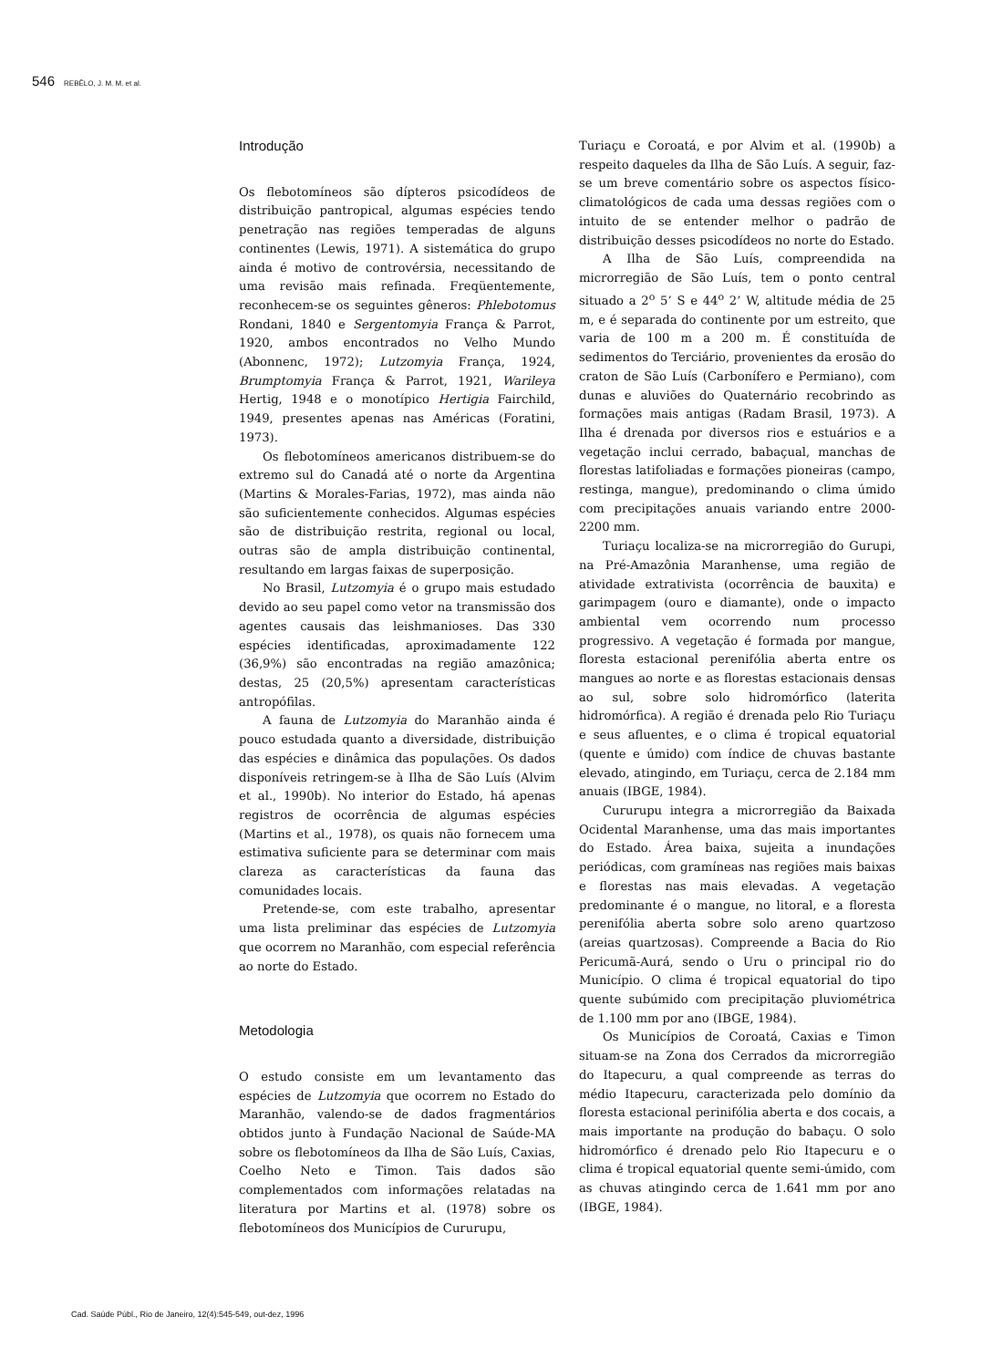546 REBÊLO, J. M. M. et al.
Introdução
Os flebotomíneos são dípteros psicodídeos de distribuição pantropical, algumas espécies tendo penetração nas regiões temperadas de alguns continentes (Lewis, 1971). A sistemática do grupo ainda é motivo de controvérsia, necessitando de uma revisão mais refinada. Freqüentemente, reconhecem-se os seguintes gêneros: Phlebotomus Rondani, 1840 e Sergentomyia França & Parrot, 1920, ambos encontrados no Velho Mundo (Abonnenc, 1972); Lutzomyia França, 1924, Brumptomyia França & Parrot, 1921, Warileya Hertig, 1948 e o monotípico Hertigia Fairchild, 1949, presentes apenas nas Américas (Foratini, 1973).
Os flebotomíneos americanos distribuem-se do extremo sul do Canadá até o norte da Argentina (Martins & Morales-Farias, 1972), mas ainda não são suficientemente conhecidos. Algumas espécies são de distribuição restrita, regional ou local, outras são de ampla distribuição continental, resultando em largas faixas de superposição.
No Brasil, Lutzomyia é o grupo mais estudado devido ao seu papel como vetor na transmissão dos agentes causais das leishmanioses. Das 330 espécies identificadas, aproximadamente 122 (36,9%) são encontradas na região amazônica; destas, 25 (20,5%) apresentam características antropófilas.
A fauna de Lutzomyia do Maranhão ainda é pouco estudada quanto a diversidade, distribuição das espécies e dinâmica das populações. Os dados disponíveis retringem-se à Ilha de São Luís (Alvim et al., 1990b). No interior do Estado, há apenas registros de ocorrência de algumas espécies (Martins et al., 1978), os quais não fornecem uma estimativa suficiente para se determinar com mais clareza as características da fauna das comunidades locais.
Pretende-se, com este trabalho, apresentar uma lista preliminar das espécies de Lutzomyia que ocorrem no Maranhão, com especial referência ao norte do Estado.
Metodologia
O estudo consiste em um levantamento das espécies de Lutzomyia que ocorrem no Estado do Maranhão, valendo-se de dados fragmentários obtidos junto à Fundação Nacional de Saúde-MA sobre os flebotomíneos da Ilha de São Luís, Caxias, Coelho Neto e Timon. Tais dados são complementados com informações relatadas na literatura por Martins et al. (1978) sobre os flebotomíneos dos Municípios de Cururupu,
Turiaçu e Coroatá, e por Alvim et al. (1990b) a respeito daqueles da Ilha de São Luís. A seguir, faz-se um breve comentário sobre os aspectos físico-climatológicos de cada uma dessas regiões com o intuito de se entender melhor o padrão de distribuição desses psicodídeos no norte do Estado.
A Ilha de São Luís, compreendida na microrregião de São Luís, tem o ponto central situado a 2<sup>o</sup> 5’ S e 44<sup>o</sup> 2’ W, altitude média de 25 m, e é separada do continente por um estreito, que varia de 100 m a 200 m. É constituída de sedimentos do Terciário, provenientes da erosão do craton de São Luís (Carbonífero e Permiano), com dunas e aluviões do Quaternário recobrindo as formações mais antigas (Radam Brasil, 1973). A Ilha é drenada por diversos rios e estuários e a vegetação inclui cerrado, babaçual, manchas de florestas latifoliadas e formações pioneiras (campo, restinga, mangue), predominando o clima úmido com precipitações anuais variando entre 2000-2200 mm.
Turiaçu localiza-se na microrregião do Gurupi, na Pré-Amazônia Maranhense, uma região de atividade extrativista (ocorrência de bauxita) e garimpagem (ouro e diamante), onde o impacto ambiental vem ocorrendo num processo progressivo. A vegetação é formada por mangue, floresta estacional perenifólia aberta entre os mangues ao norte e as florestas estacionais densas ao sul, sobre solo hidromórfico (laterita hidromórfica). A região é drenada pelo Rio Turiaçu e seus afluentes, e o clima é tropical equatorial (quente e úmido) com índice de chuvas bastante elevado, atingindo, em Turiaçu, cerca de 2.184 mm anuais (IBGE, 1984).
Cururupu integra a microrregião da Baixada Ocidental Maranhense, uma das mais importantes do Estado. Área baixa, sujeita a inundações periódicas, com gramíneas nas regiões mais baixas e florestas nas mais elevadas. A vegetação predominante é o mangue, no litoral, e a floresta perenifólia aberta sobre solo areno quartzoso (areias quartzosas). Compreende a Bacia do Rio Pericumã-Aurá, sendo o Uru o principal rio do Município. O clima é tropical equatorial do tipo quente subúmido com precipitação pluviométrica de 1.100 mm por ano (IBGE, 1984).
Os Municípios de Coroatá, Caxias e Timon situam-se na Zona dos Cerrados da microrregião do Itapecuru, a qual compreende as terras do médio Itapecuru, caracterizada pelo domínio da floresta estacional perinifólia aberta e dos cocais, a mais importante na produção do babaçu. O solo hidromórfico é drenado pelo Rio Itapecuru e o clima é tropical equatorial quente semi-úmido, com as chuvas atingindo cerca de 1.641 mm por ano (IBGE, 1984).
Cad. Saúde Públ., Rio de Janeiro, 12(4):545-549, out-dez, 1996